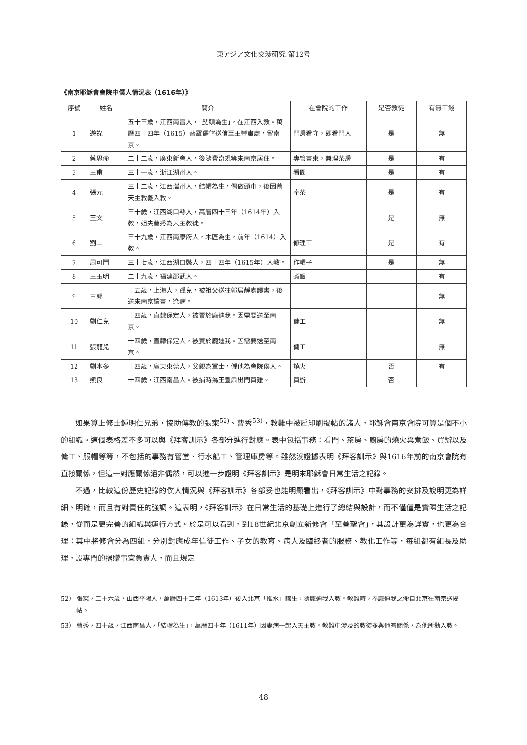東アジア文化交渉研究 第12号
《南京耶穌會會院中僕人情況表（1616年）》
| 序號 | 姓名 | 簡介 | 在會院的工作 | 是否教徒 | 有無工錢 |
| --- | --- | --- | --- | --- | --- |
| 1 | 遊祿 | 五十三歲，江西南昌人，「髭頭為生」，在江西入教。萬曆四十四年（1615）替羅儒望送信至王豐肅處，留南京。 | 門房看守，即看門人 | 是 | 無 |
| 2 | 蔡思命 | 二十二歲，廣東新會人，後隨費奇規等來南京居住。 | 專管書柬，兼理茶房 | 是 | 有 |
| 3 | 王甫 | 三十一歲，浙江湖州人。 | 看園 | 是 | 有 |
| 4 | 張元 | 三十二歲，江西瑞州人，結帽為生，偶做頭巾，後因慕天主教義入教。 | 奉茶 | 是 | 有 |
| 5 | 王文 | 三十歲，江西湖口縣人，萬曆四十三年（1614年）入教，姐夫曹秀為天主教徒。 | | 是 | 無 |
| 6 | 劉二 | 三十九歲，江西南康府人，木匠為生，前年（1614）入教。 | 修理工 | 是 | 有 |
| 7 | 周可鬥 | 三十七歲，江西湖口縣人，四十四年（1615年）入教。 | 作帽子 | 是 | 無 |
| 8 | 王玉明 | 二十九歲，福建邵武人。 | 煮飯 | | 有 |
| 9 | 三郎 | 十五歲，上海人，孤兒，被祖父送往郭居靜處讀書，後送來南京讀書，染病。 | | | 無 |
| 10 | 劉仁兒 | 十四歲，直隸保定人，被賣於龐迪我。因需要送至南京。 | 傭工 | | 無 |
| 11 | 張龍兒 | 十四歲，直隸保定人，被賣於龐迪我。因需要送至南京。 | 傭工 | | 無 |
| 12 | 劉本多 | 十四歲，廣東東莞人，父親為軍士，僱他為會院僕人。 | 燒火 | 否 | 有 |
| 13 | 熊良 | 十四歲，江西南昌人。被捕時為王豐肅出門買雞。 | 買辦 | 否 | |
如果算上修士鍾明仁兄弟，協助傳教的張寀<sup>52)</sup>、曹秀<sup>53)</sup>，教難中被雇印刷揭帖的諸人，耶穌會南京會院可算是個不小的組織。這個表格差不多可以與《拜客訓示》各部分進行對應。表中包括事務：看門、茶房、廚房的燒火與煮飯、買辦以及傭工、服帽等等，不包括的事務有管堂、行水船工、管理庫房等。雖然沒證據表明《拜客訓示》與1616年前的南京會院有直接關係，但這一對應關係絕非偶然，可以進一步證明《拜客訓示》是明末耶穌會日常生活之記錄。
不過，比較這份歷史記錄的僕人情況與《拜客訓示》各部妥也能明顯看出，《拜客訓示》中對事務的安排及說明更為詳細、明確，而且有對責任的強調。這表明，《拜客訓示》在日常生活的基礎上進行了總結與設計，而不僅僅是實際生活之記錄，從而是更完善的組織與運行方式。於是可以看到，到18世紀北京創立新修會「至善聖會」，其設計更為詳實，也更為合理：其中將修會分為四組，分別對應成年信徒工作、子女的教育、病人及臨終者的服務、教化工作等，每組都有組長及助理，設專門的捐贈事宜負責人，而且規定
52） 張寀，二十六歲，山西平陽人，萬曆四十二年（1613年）後入北京「推水」謀生，隨龐迪我入教。教難時，奉龐迪我之命自北京往南京送揭帖。
53） 曹秀，四十歲，江西南昌人，「結帽為生」，萬曆四十年（1611年）因妻病一起入天主教。教難中涉及的教徒多與他有關係，為他所勸入教。
48